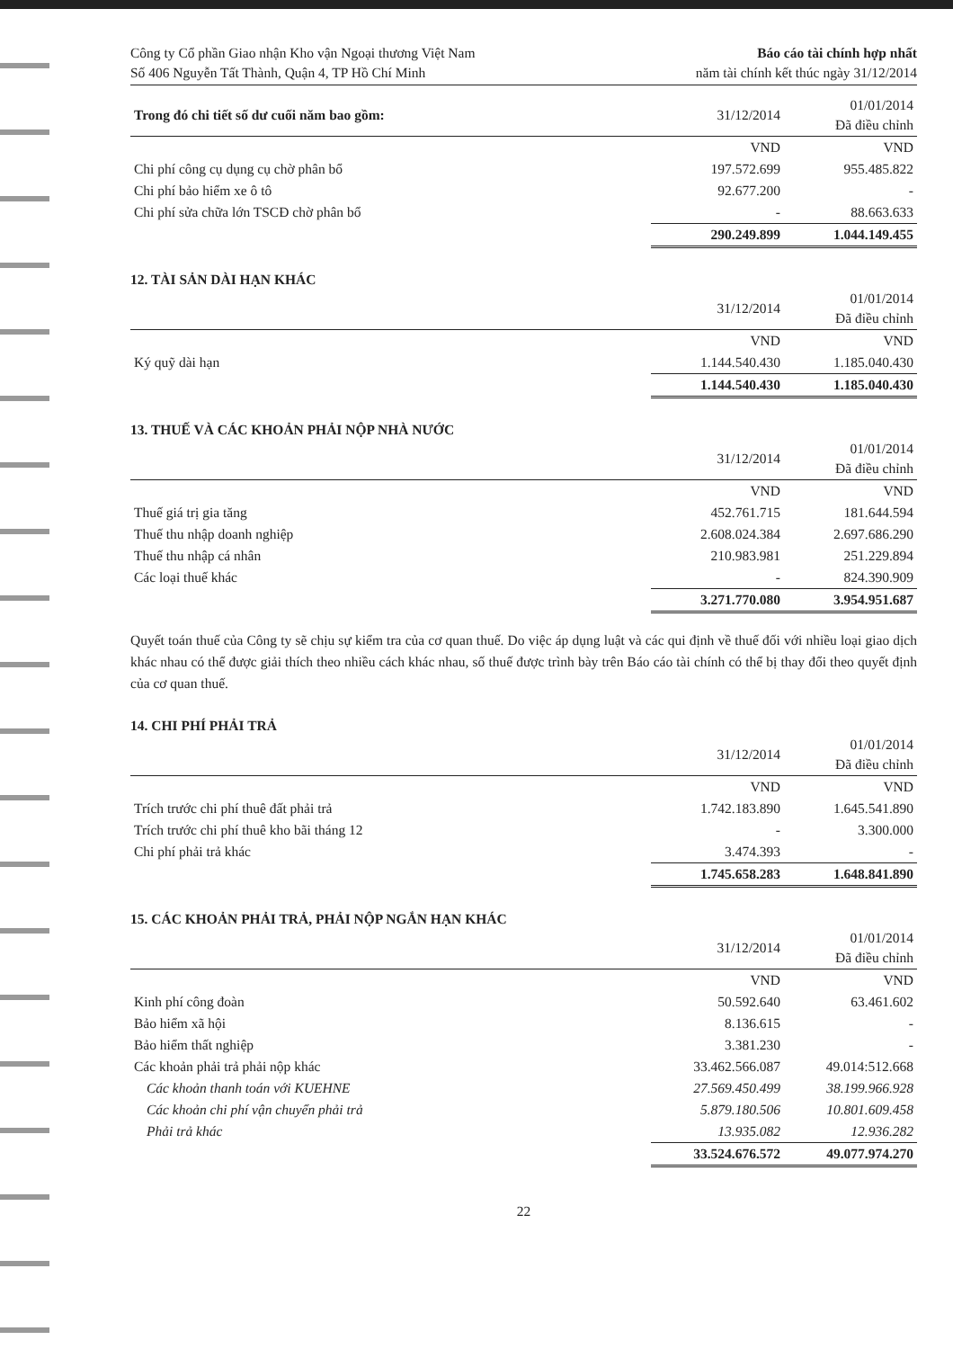Công ty Cổ phần Giao nhận Kho vận Ngoại thương Việt Nam
Số 406 Nguyễn Tất Thành, Quận 4, TP Hồ Chí Minh
Báo cáo tài chính hợp nhất
năm tài chính kết thúc ngày 31/12/2014
| Trong đó chi tiết số dư cuối năm bao gồm: | 31/12/2014 | 01/01/2014 Đã điều chỉnh |
| --- | --- | --- |
| | VND | VND |
| Chi phí công cụ dụng cụ chờ phân bổ | 197.572.699 | 955.485.822 |
| Chi phí bảo hiểm xe ô tô | 92.677.200 | - |
| Chi phí sửa chữa lớn TSCĐ chờ phân bổ | - | 88.663.633 |
| | 290.249.899 | 1.044.149.455 |
12. TÀI SẢN DÀI HẠN KHÁC
| | 31/12/2014 | 01/01/2014 Đã điều chỉnh |
| --- | --- | --- |
| | VND | VND |
| Ký quỹ dài hạn | 1.144.540.430 | 1.185.040.430 |
| | 1.144.540.430 | 1.185.040.430 |
13. THUẾ VÀ CÁC KHOẢN PHẢI NỘP NHÀ NƯỚC
| | 31/12/2014 | 01/01/2014 Đã điều chỉnh |
| --- | --- | --- |
| | VND | VND |
| Thuế giá trị gia tăng | 452.761.715 | 181.644.594 |
| Thuế thu nhập doanh nghiệp | 2.608.024.384 | 2.697.686.290 |
| Thuế thu nhập cá nhân | 210.983.981 | 251.229.894 |
| Các loại thuế khác | - | 824.390.909 |
| | 3.271.770.080 | 3.954.951.687 |
Quyết toán thuế của Công ty sẽ chịu sự kiểm tra của cơ quan thuế. Do việc áp dụng luật và các qui định về thuế đối với nhiều loại giao dịch khác nhau có thể được giải thích theo nhiều cách khác nhau, số thuế được trình bày trên Báo cáo tài chính có thể bị thay đổi theo quyết định của cơ quan thuế.
14. CHI PHÍ PHẢI TRẢ
| | 31/12/2014 | 01/01/2014 Đã điều chỉnh |
| --- | --- | --- |
| | VND | VND |
| Trích trước chi phí thuê đất phải trả | 1.742.183.890 | 1.645.541.890 |
| Trích trước chi phí thuê kho bãi tháng 12 | - | 3.300.000 |
| Chi phí phải trả khác | 3.474.393 | - |
| | 1.745.658.283 | 1.648.841.890 |
15. CÁC KHOẢN PHẢI TRẢ, PHẢI NỘP NGẮN HẠN KHÁC
| | 31/12/2014 | 01/01/2014 Đã điều chỉnh |
| --- | --- | --- |
| | VND | VND |
| Kinh phí công đoàn | 50.592.640 | 63.461.602 |
| Bảo hiểm xã hội | 8.136.615 | - |
| Bảo hiểm thất nghiệp | 3.381.230 | - |
| Các khoản phải trả phải nộp khác | 33.462.566.087 | 49.014:512.668 |
| Các khoản thanh toán với KUEHNE | 27.569.450.499 | 38.199.966.928 |
| Các khoản chi phí vận chuyển phải trả | 5.879.180.506 | 10.801.609.458 |
| Phải trả khác | 13.935.082 | 12.936.282 |
| | 33.524.676.572 | 49.077.974.270 |
22